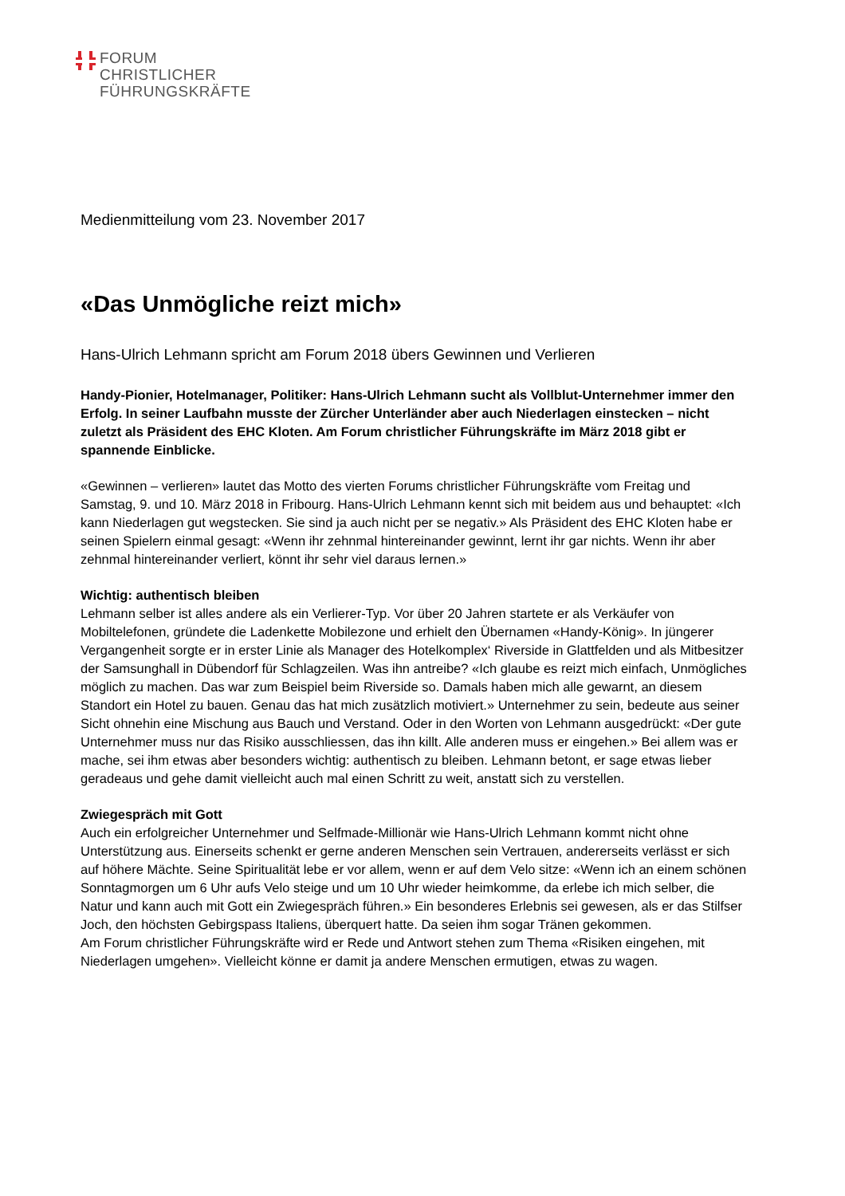FORUM
CHRISTLICHER
FÜHRUNGSKRÄFTE
Medienmitteilung vom 23. November 2017
«Das Unmögliche reizt mich»
Hans-Ulrich Lehmann spricht am Forum 2018 übers Gewinnen und Verlieren
Handy-Pionier, Hotelmanager, Politiker: Hans-Ulrich Lehmann sucht als Vollblut-Unternehmer immer den Erfolg. In seiner Laufbahn musste der Zürcher Unterländer aber auch Niederlagen einstecken – nicht zuletzt als Präsident des EHC Kloten. Am Forum christlicher Führungskräfte im März 2018 gibt er spannende Einblicke.
«Gewinnen – verlieren» lautet das Motto des vierten Forums christlicher Führungskräfte vom Freitag und Samstag, 9. und 10. März 2018 in Fribourg. Hans-Ulrich Lehmann kennt sich mit beidem aus und behauptet: «Ich kann Niederlagen gut wegstecken. Sie sind ja auch nicht per se negativ.» Als Präsident des EHC Kloten habe er seinen Spielern einmal gesagt: «Wenn ihr zehnmal hintereinander gewinnt, lernt ihr gar nichts. Wenn ihr aber zehnmal hintereinander verliert, könnt ihr sehr viel daraus lernen.»
Wichtig: authentisch bleiben
Lehmann selber ist alles andere als ein Verlierer-Typ. Vor über 20 Jahren startete er als Verkäufer von Mobiltelefonen, gründete die Ladenkette Mobilezone und erhielt den Übernamen «Handy-König». In jüngerer Vergangenheit sorgte er in erster Linie als Manager des Hotelkomplex‘ Riverside in Glattfelden und als Mitbesitzer der Samsunghall in Dübendorf für Schlagzeilen. Was ihn antreibe? «Ich glaube es reizt mich einfach, Unmögliches möglich zu machen. Das war zum Beispiel beim Riverside so. Damals haben mich alle gewarnt, an diesem Standort ein Hotel zu bauen. Genau das hat mich zusätzlich motiviert.» Unternehmer zu sein, bedeute aus seiner Sicht ohnehin eine Mischung aus Bauch und Verstand. Oder in den Worten von Lehmann ausgedrückt: «Der gute Unternehmer muss nur das Risiko ausschliessen, das ihn killt. Alle anderen muss er eingehen.» Bei allem was er mache, sei ihm etwas aber besonders wichtig: authentisch zu bleiben. Lehmann betont, er sage etwas lieber geradeaus und gehe damit vielleicht auch mal einen Schritt zu weit, anstatt sich zu verstellen.
Zwiegespräch mit Gott
Auch ein erfolgreicher Unternehmer und Selfmade-Millionär wie Hans-Ulrich Lehmann kommt nicht ohne Unterstützung aus. Einerseits schenkt er gerne anderen Menschen sein Vertrauen, andererseits verlässt er sich auf höhere Mächte. Seine Spiritualität lebe er vor allem, wenn er auf dem Velo sitze: «Wenn ich an einem schönen Sonntagmorgen um 6 Uhr aufs Velo steige und um 10 Uhr wieder heimkomme, da erlebe ich mich selber, die Natur und kann auch mit Gott ein Zwiegespräch führen.» Ein besonderes Erlebnis sei gewesen, als er das Stilfser Joch, den höchsten Gebirgspass Italiens, überquert hatte. Da seien ihm sogar Tränen gekommen.
Am Forum christlicher Führungskräfte wird er Rede und Antwort stehen zum Thema «Risiken eingehen, mit Niederlagen umgehen». Vielleicht könne er damit ja andere Menschen ermutigen, etwas zu wagen.